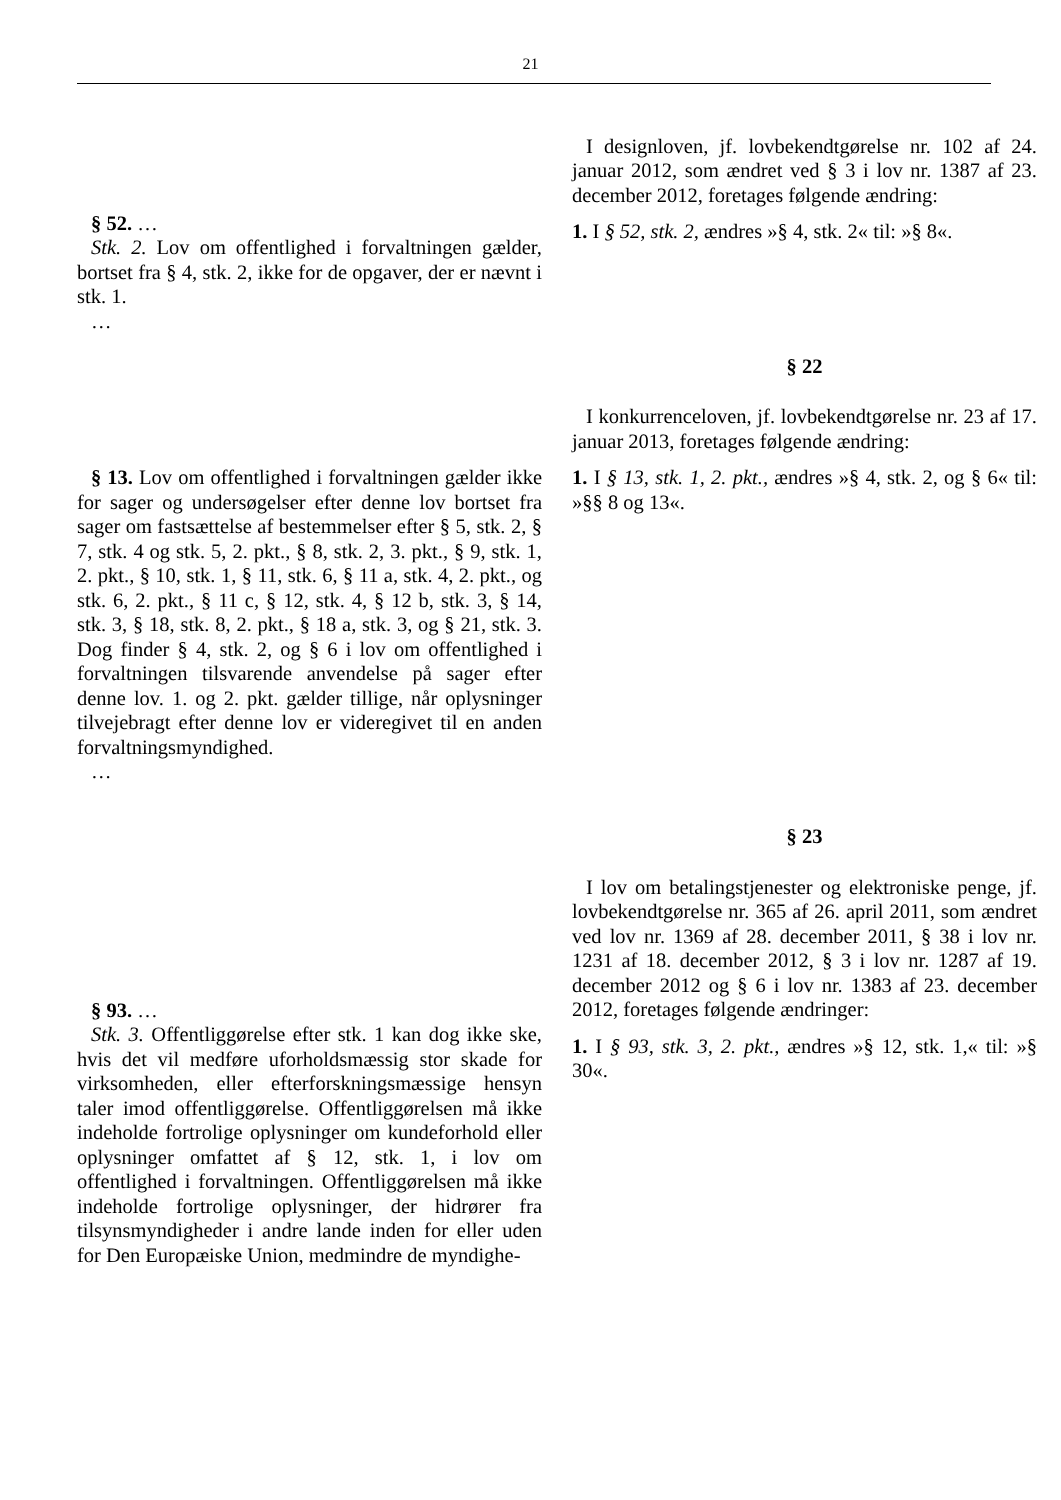21
§ 52. …
Stk. 2. Lov om offentlighed i forvaltningen gælder, bortset fra § 4, stk. 2, ikke for de opgaver, der er nævnt i stk. 1.
…
I designloven, jf. lovbekendtgørelse nr. 102 af 24. januar 2012, som ændret ved § 3 i lov nr. 1387 af 23. december 2012, foretages følgende ændring:
1. I § 52, stk. 2, ændres »§ 4, stk. 2« til: »§ 8«.
§ 22
I konkurrenceloven, jf. lovbekendtgørelse nr. 23 af 17. januar 2013, foretages følgende ændring:
§ 13. Lov om offentlighed i forvaltningen gælder ikke for sager og undersøgelser efter denne lov bortset fra sager om fastsættelse af bestemmelser efter § 5, stk. 2, § 7, stk. 4 og stk. 5, 2. pkt., § 8, stk. 2, 3. pkt., § 9, stk. 1, 2. pkt., § 10, stk. 1, § 11, stk. 6, § 11 a, stk. 4, 2. pkt., og stk. 6, 2. pkt., § 11 c, § 12, stk. 4, § 12 b, stk. 3, § 14, stk. 3, § 18, stk. 8, 2. pkt., § 18 a, stk. 3, og § 21, stk. 3. Dog finder § 4, stk. 2, og § 6 i lov om offentlighed i forvaltningen tilsvarende anvendelse på sager efter denne lov. 1. og 2. pkt. gælder tillige, når oplysninger tilvejebragt efter denne lov er videregivet til en anden forvaltningsmyndighed.
…
1. I § 13, stk. 1, 2. pkt., ændres »§ 4, stk. 2, og § 6« til: »§§ 8 og 13«.
§ 23
I lov om betalingstjenester og elektroniske penge, jf. lovbekendtgørelse nr. 365 af 26. april 2011, som ændret ved lov nr. 1369 af 28. december 2011, § 38 i lov nr. 1231 af 18. december 2012, § 3 i lov nr. 1287 af 19. december 2012 og § 6 i lov nr. 1383 af 23. december 2012, foretages følgende ændringer:
§ 93. …
Stk. 3. Offentliggørelse efter stk. 1 kan dog ikke ske, hvis det vil medføre uforholdsmæssig stor skade for virksomheden, eller efterforskningsmæssige hensyn taler imod offentliggørelse. Offentliggørelsen må ikke indeholde fortrolige oplysninger om kundeforhold eller oplysninger omfattet af § 12, stk. 1, i lov om offentlighed i forvaltningen. Offentliggørelsen må ikke indeholde fortrolige oplysninger, der hidrører fra tilsynsmyndigheder i andre lande inden for eller uden for Den Europæiske Union, medmindre de myndighe-
1. I § 93, stk. 3, 2. pkt., ændres »§ 12, stk. 1,« til: »§ 30«.